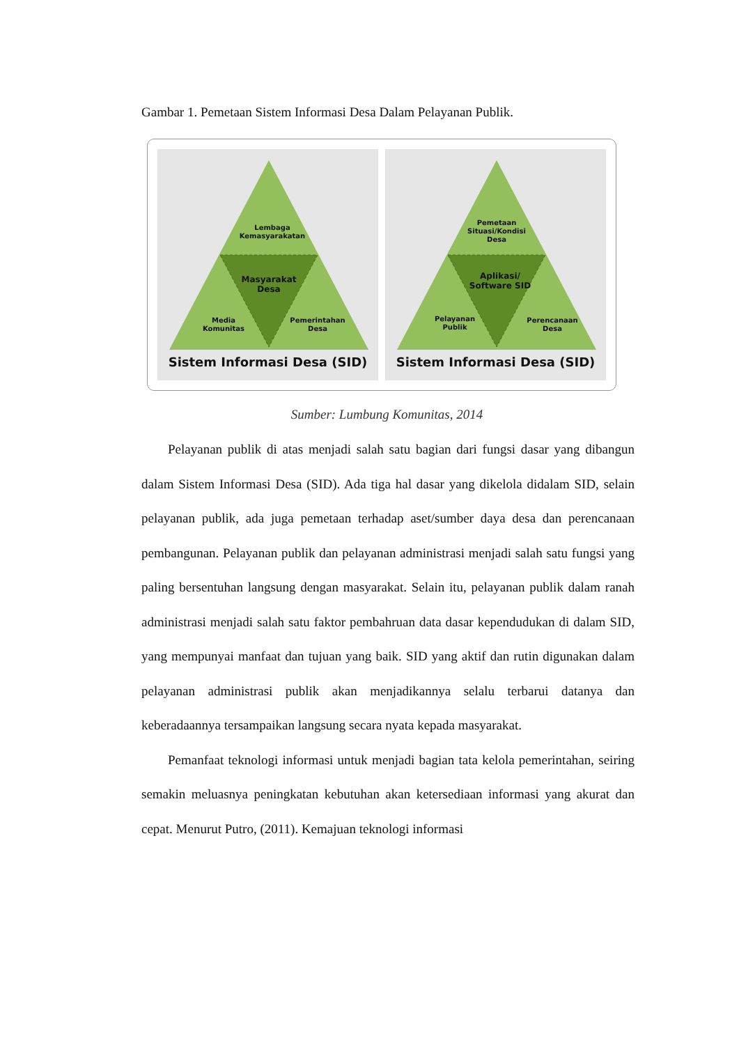Gambar 1. Pemetaan Sistem Informasi Desa Dalam Pelayanan Publik.
Lembaga Kemasyarakatan
Masyarakat Desa
Media Komunitas
Pemerintahan Desa
Sistem Informasi Desa (SID)
Pemetaan Situasi/Kondisi Desa
Aplikasi/ Software SID
Pelayanan Publik
Perencanaan Desa
Sistem Informasi Desa (SID)
Sumber: Lumbung Komunitas, 2014
Pelayanan publik di atas menjadi salah satu bagian dari fungsi dasar yang dibangun dalam Sistem Informasi Desa (SID). Ada tiga hal dasar yang dikelola didalam SID, selain pelayanan publik, ada juga pemetaan terhadap aset/sumber daya desa dan perencanaan pembangunan. Pelayanan publik dan pelayanan administrasi menjadi salah satu fungsi yang paling bersentuhan langsung dengan masyarakat. Selain itu, pelayanan publik dalam ranah administrasi menjadi salah satu faktor pembahruan data dasar kependudukan di dalam SID, yang mempunyai manfaat dan tujuan yang baik. SID yang aktif dan rutin digunakan dalam pelayanan administrasi publik akan menjadikannya selalu terbarui datanya dan keberadaannya tersampaikan langsung secara nyata kepada masyarakat.
Pemanfaat teknologi informasi untuk menjadi bagian tata kelola pemerintahan, seiring semakin meluasnya peningkatan kebutuhan akan ketersediaan informasi yang akurat dan cepat. Menurut Putro, (2011). Kemajuan teknologi informasi